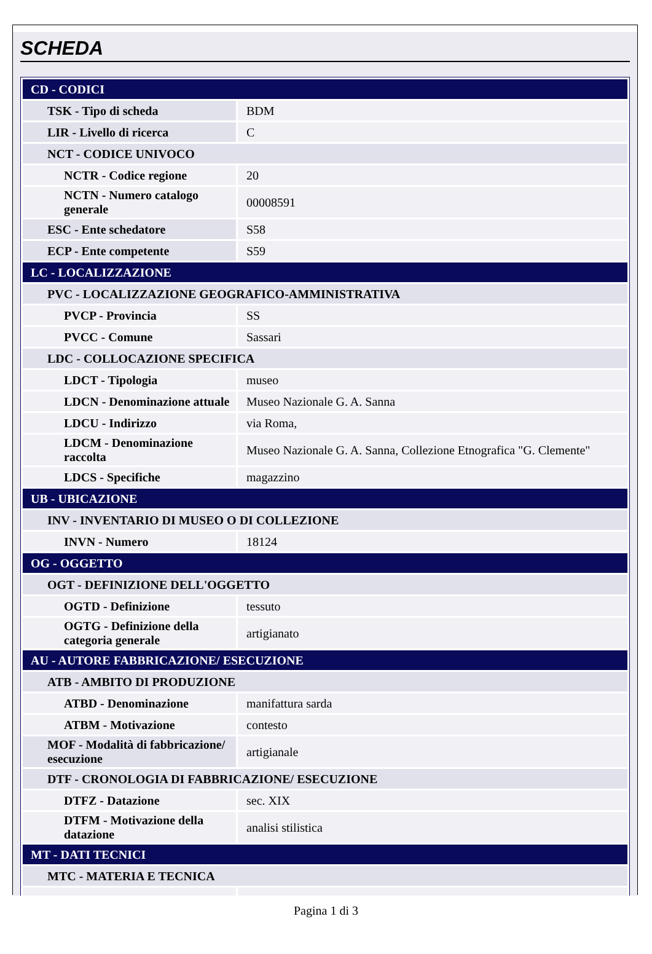SCHEDA
| CD - CODICI | |
| TSK - Tipo di scheda | BDM |
| LIR - Livello di ricerca | C |
| NCT - CODICE UNIVOCO | |
| NCTR - Codice regione | 20 |
| NCTN - Numero catalogo generale | 00008591 |
| ESC - Ente schedatore | S58 |
| ECP - Ente competente | S59 |
| LC - LOCALIZZAZIONE | |
| PVC - LOCALIZZAZIONE GEOGRAFICO-AMMINISTRATIVA | |
| PVCP - Provincia | SS |
| PVCC - Comune | Sassari |
| LDC - COLLOCAZIONE SPECIFICA | |
| LDCT - Tipologia | museo |
| LDCN - Denominazione attuale | Museo Nazionale G. A. Sanna |
| LDCU - Indirizzo | via Roma, |
| LDCM - Denominazione raccolta | Museo Nazionale G. A. Sanna, Collezione Etnografica "G. Clemente" |
| LDCS - Specifiche | magazzino |
| UB - UBICAZIONE | |
| INV - INVENTARIO DI MUSEO O DI COLLEZIONE | |
| INVN - Numero | 18124 |
| OG - OGGETTO | |
| OGT - DEFINIZIONE DELL'OGGETTO | |
| OGTD - Definizione | tessuto |
| OGTG - Definizione della categoria generale | artigianato |
| AU - AUTORE FABBRICAZIONE/ ESECUZIONE | |
| ATB - AMBITO DI PRODUZIONE | |
| ATBD - Denominazione | manifattura sarda |
| ATBM - Motivazione | contesto |
| MOF - Modalità di fabbricazione/ esecuzione | artigianale |
| DTF - CRONOLOGIA DI FABBRICAZIONE/ ESECUZIONE | |
| DTFZ - Datazione | sec. XIX |
| DTFM - Motivazione della datazione | analisi stilistica |
| MT - DATI TECNICI | |
| MTC - MATERIA E TECNICA | |
Pagina 1 di 3